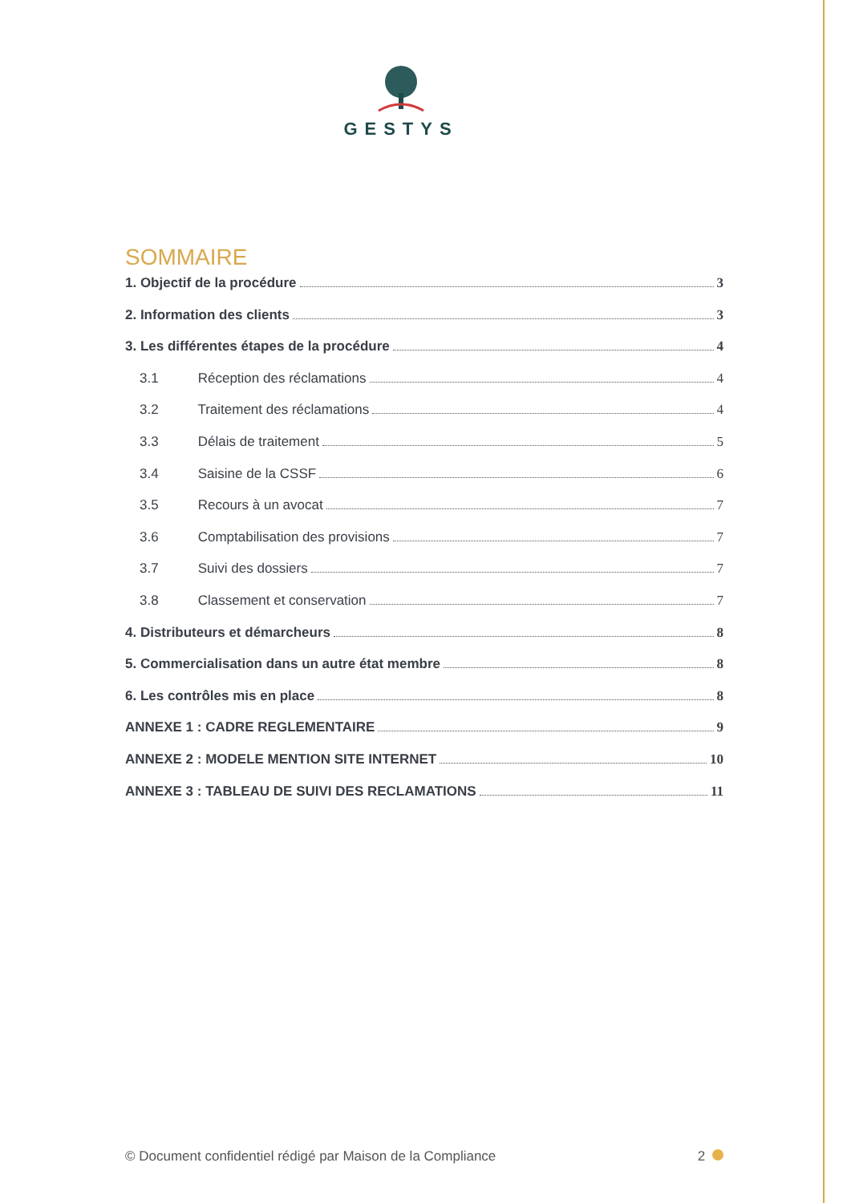GESTYS
SOMMAIRE
1. Objectif de la procédure 3
2. Information des clients 3
3. Les différentes étapes de la procédure 4
3.1 Réception des réclamations 4
3.2 Traitement des réclamations 4
3.3 Délais de traitement 5
3.4 Saisine de la CSSF 6
3.5 Recours à un avocat 7
3.6 Comptabilisation des provisions 7
3.7 Suivi des dossiers 7
3.8 Classement et conservation 7
4. Distributeurs et démarcheurs 8
5. Commercialisation dans un autre état membre 8
6. Les contrôles mis en place 8
ANNEXE 1 : CADRE REGLEMENTAIRE 9
ANNEXE 2 : MODELE MENTION SITE INTERNET 10
ANNEXE 3 : TABLEAU DE SUIVI DES RECLAMATIONS 11
© Document confidentiel rédigé par Maison de la Compliance 2